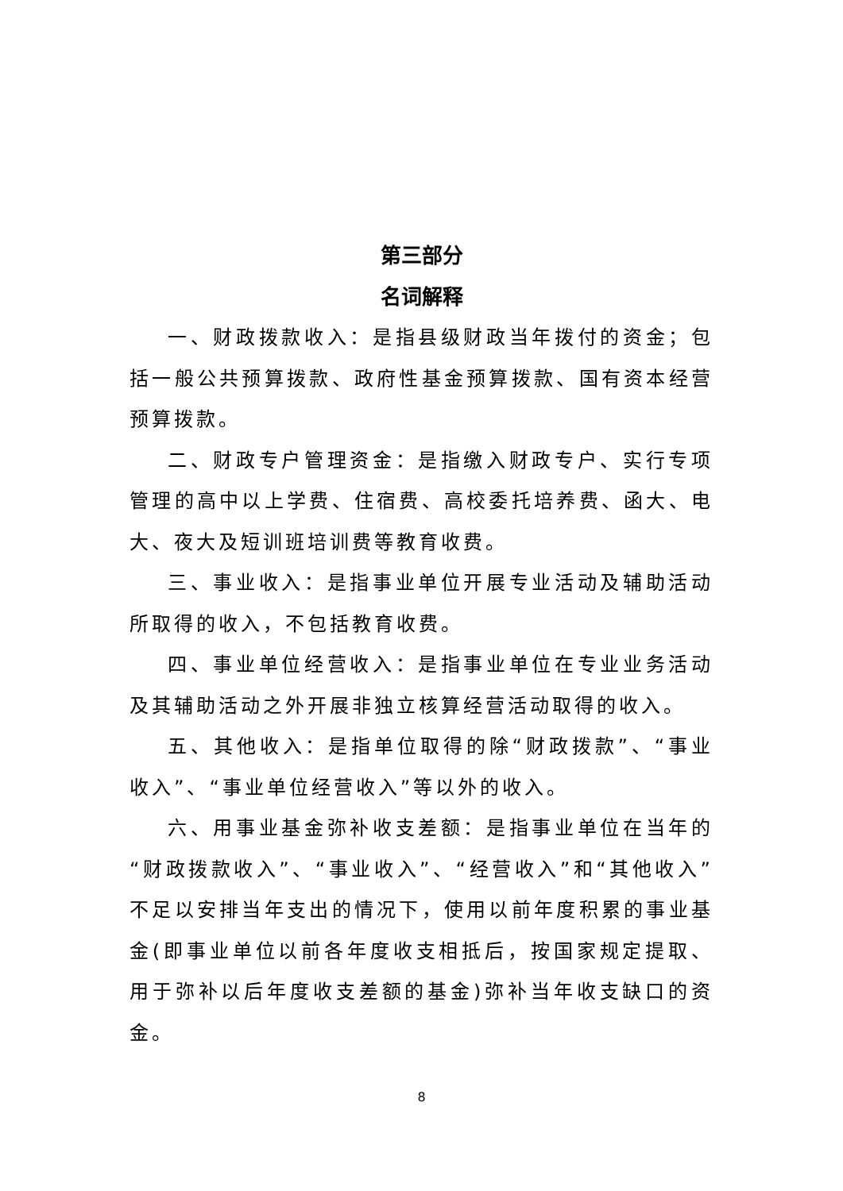第三部分
名词解释
一、财政拨款收入：是指县级财政当年拨付的资金；包括一般公共预算拨款、政府性基金预算拨款、国有资本经营预算拨款。
二、财政专户管理资金：是指缴入财政专户、实行专项管理的高中以上学费、住宿费、高校委托培养费、函大、电大、夜大及短训班培训费等教育收费。
三、事业收入：是指事业单位开展专业活动及辅助活动所取得的收入，不包括教育收费。
四、事业单位经营收入：是指事业单位在专业业务活动及其辅助活动之外开展非独立核算经营活动取得的收入。
五、其他收入：是指单位取得的除“财政拨款”、“事业收入”、“事业单位经营收入”等以外的收入。
六、用事业基金弥补收支差额：是指事业单位在当年的“财政拨款收入”、“事业收入”、“经营收入”和“其他收入”不足以安排当年支出的情况下，使用以前年度积累的事业基金(即事业单位以前各年度收支相抵后，按国家规定提取、用于弥补以后年度收支差额的基金)弥补当年收支缺口的资金。
8